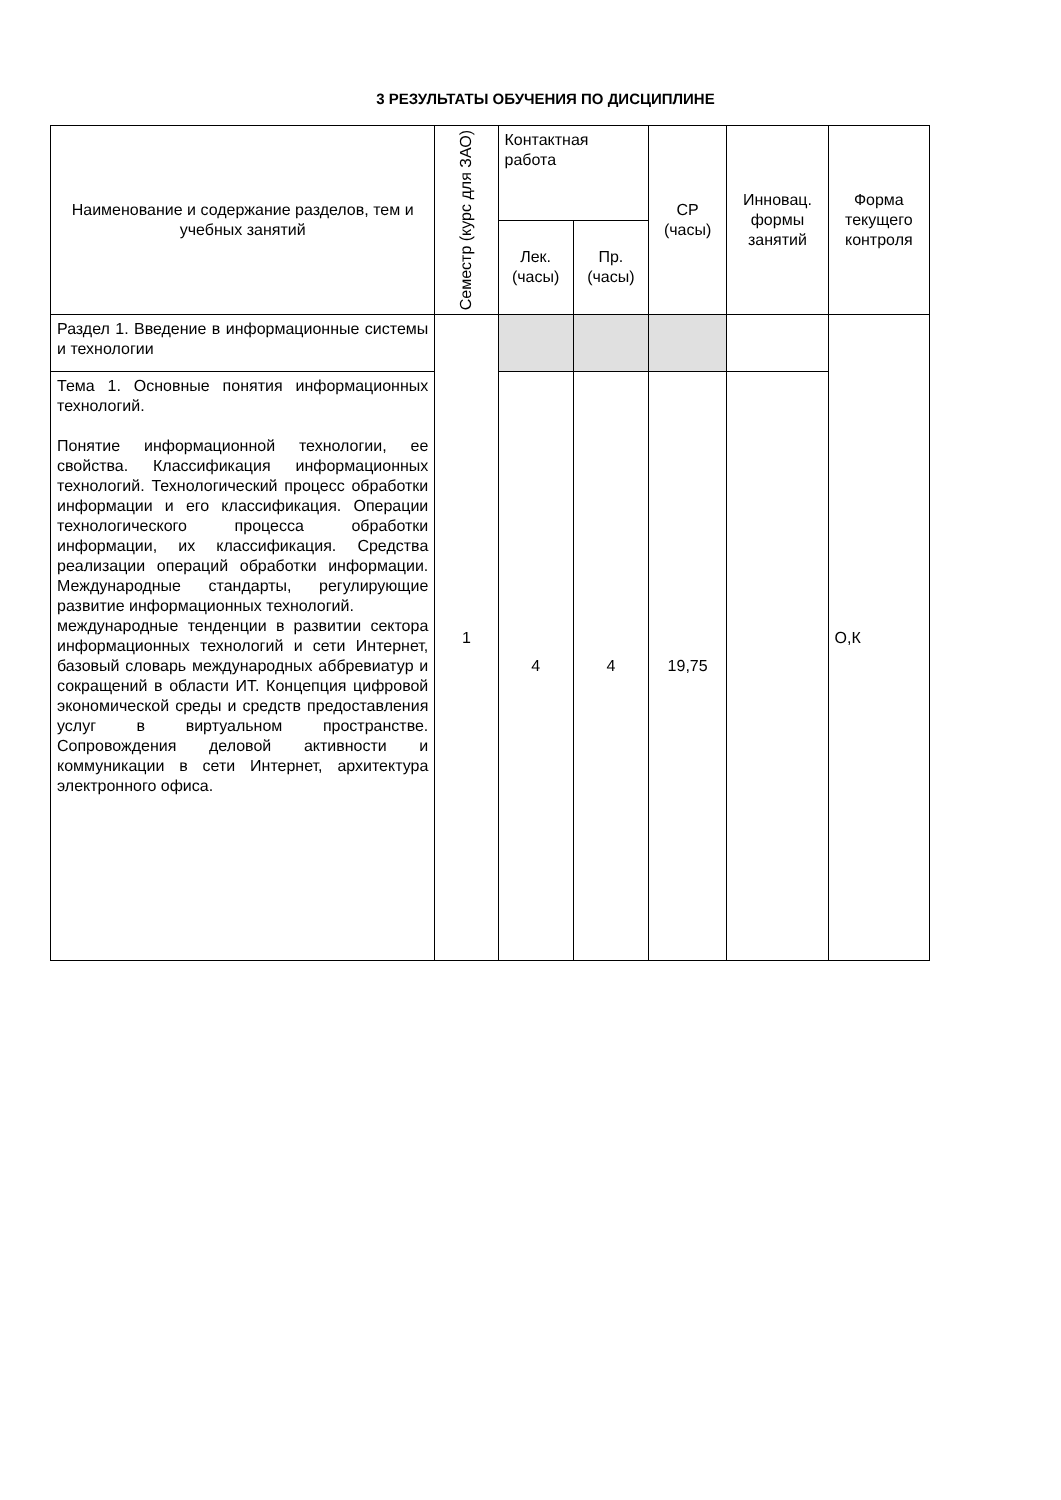3 РЕЗУЛЬТАТЫ ОБУЧЕНИЯ ПО ДИСЦИПЛИНЕ
| Наименование и содержание разделов, тем и учебных занятий | Семестр (курс для ЗАО) | Контактная работа | | СР (часы) | Инновац. формы занятий | Форма текущего контроля |
| --- | --- | --- | --- | --- | --- | --- |
| | | Лек. (часы) | Пр. (часы) | | | |
| Раздел 1. Введение в информационные системы и технологии | 1 | | | | | О,К |
| Тема 1. Основные понятия информационных технологий. Понятие информационной технологии, ее свойства. Классификация информационных технологий. Технологический процесс обработки информации и его классификация. Операции технологического процесса обработки информации, их классификация. Средства реализации операций обработки информации. Международные стандарты, регулирующие развитие информационных технологий. международные тенденции в развитии сектора информационных технологий и сети Интернет, базовый словарь международных аббревиатур и сокращений в области ИТ. Концепция цифровой экономической среды и средств предоставления услуг в виртуальном пространстве. Сопровождения деловой активности и коммуникации в сети Интернет, архитектура электронного офиса. | | 4 | 4 | 19,75 | | |